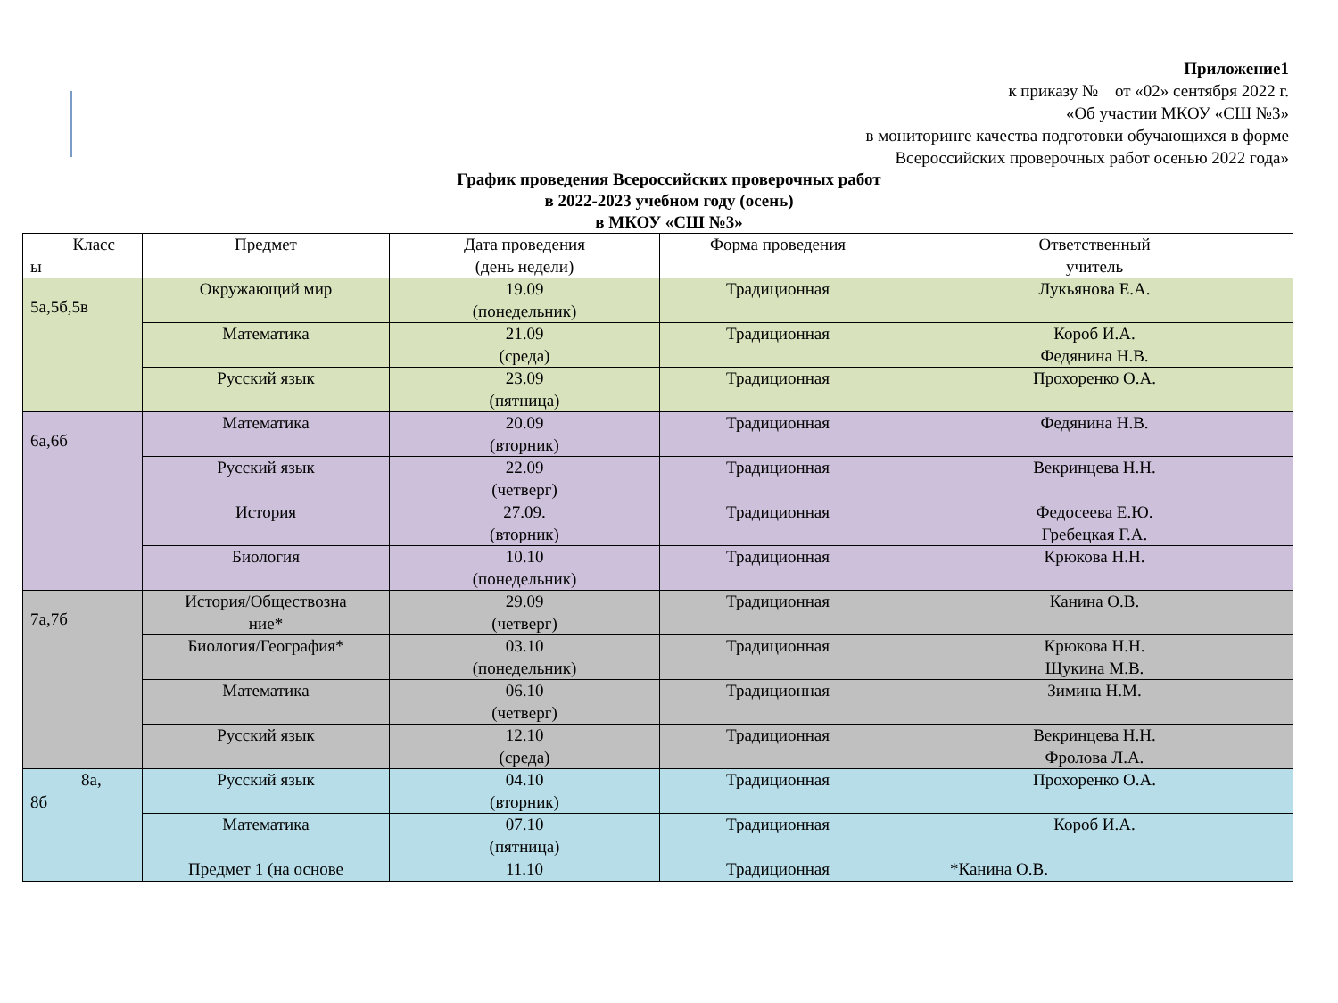Приложение1
к приказу № от «02» сентября 2022 г.
«Об участии МКОУ «СШ №3»
в мониторинге качества подготовки обучающихся в форме
Всероссийских проверочных работ осенью 2022 года»
График проведения Всероссийских проверочных работ
в 2022-2023 учебном году (осень)
в МКОУ «СШ №3»
| Класс ы | Предмет | Дата проведения (день недели) | Форма проведения | Ответственный учитель |
| 5а,5б,5в | Окружающий мир | 19.09 (понедельник) | Традиционная | Лукьянова Е.А. |
| | Математика | 21.09 (среда) | Традиционная | Короб И.А. Федянина Н.В. |
| | Русский язык | 23.09 (пятница) | Традиционная | Прохоренко О.А. |
| 6а,6б | Математика | 20.09 (вторник) | Традиционная | Федянина Н.В. |
| | Русский язык | 22.09 (четверг) | Традиционная | Векринцева Н.Н. |
| | История | 27.09. (вторник) | Традиционная | Федосеева Е.Ю. Гребецкая Г.А. |
| | Биология | 10.10 (понедельник) | Традиционная | Крюкова Н.Н. |
| 7а,7б | История/Обществозна ние* | 29.09 (четверг) | Традиционная | Канина О.В. |
| | Биология/География* | 03.10 (понедельник) | Традиционная | Крюкова Н.Н. Щукина М.В. |
| | Математика | 06.10 (четверг) | Традиционная | Зимина Н.М. |
| | Русский язык | 12.10 (среда) | Традиционная | Векринцева Н.Н. Фролова Л.А. |
| 8а, 8б | Русский язык | 04.10 (вторник) | Традиционная | Прохоренко О.А. |
| | Математика | 07.10 (пятница) | Традиционная | Короб И.А. |
| | Предмет 1 (на основе | 11.10 | Традиционная | *Канина О.В. |